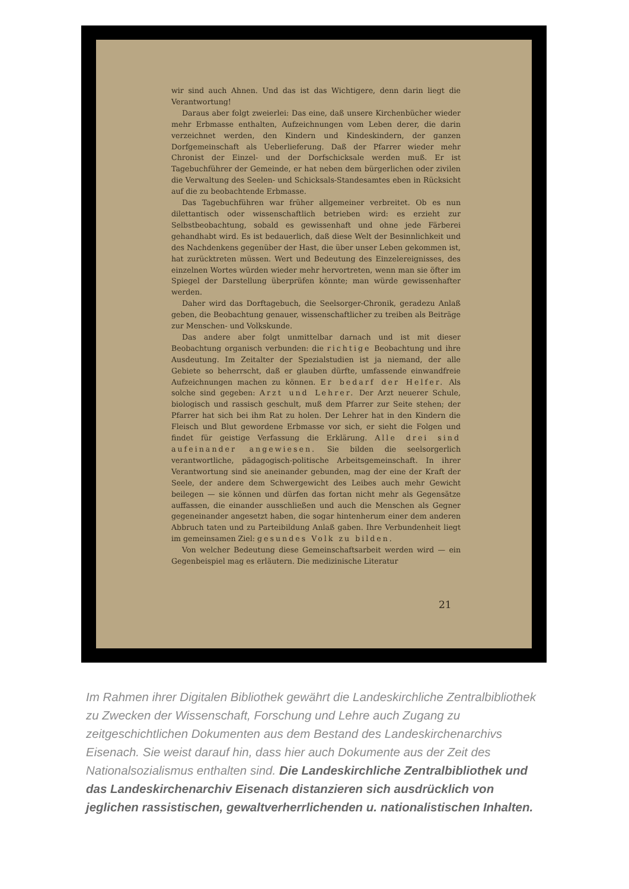wir sind auch Ahnen. Und das ist das Wichtigere, denn darin liegt die Verantwortung!
Daraus aber folgt zweierlei: Das eine, daß unsere Kirchenbücher wieder mehr Erbmasse enthalten, Aufzeichnungen vom Leben derer, die darin verzeichnet werden, den Kindern und Kindeskindern, der ganzen Dorfgemeinschaft als Ueberlieferung. Daß der Pfarrer wieder mehr Chronist der Einzel- und der Dorfschicksale werden muß. Er ist Tagebuchführer der Gemeinde, er hat neben dem bürgerlichen oder zivilen die Verwaltung des Seelen- und Schicksals-Standesamtes eben in Rücksicht auf die zu beobachtende Erbmasse.
Das Tagebuchführen war früher allgemeiner verbreitet. Ob es nun dilettantisch oder wissenschaftlich betrieben wird: es erzieht zur Selbstbeobachtung, sobald es gewissenhaft und ohne jede Färberei gehandhabt wird. Es ist bedauerlich, daß diese Welt der Besinnlichkeit und des Nachdenkens gegenüber der Hast, die über unser Leben gekommen ist, hat zurücktreten müssen. Wert und Bedeutung des Einzelereignisses, des einzelnen Wortes würden wieder mehr hervortreten, wenn man sie öfter im Spiegel der Darstellung überprüfen könnte; man würde gewissenhafter werden.
Daher wird das Dorftagebuch, die Seelsorger-Chronik, geradezu Anlaß geben, die Beobachtung genauer, wissenschaftlicher zu treiben als Beiträge zur Menschen- und Volkskunde.
Das andere aber folgt unmittelbar darnach und ist mit dieser Beobachtung organisch verbunden: die richtige Beobachtung und ihre Ausdeutung. Im Zeitalter der Spezialstudien ist ja niemand, der alle Gebiete so beherrscht, daß er glauben dürfte, umfassende einwandfreie Aufzeichnungen machen zu können. Er bedarf der Helfer. Als solche sind gegeben: Arzt und Lehrer. Der Arzt neuerer Schule, biologisch und rassisch geschult, muß dem Pfarrer zur Seite stehen; der Pfarrer hat sich bei ihm Rat zu holen. Der Lehrer hat in den Kindern die Fleisch und Blut gewordene Erbmasse vor sich, er sieht die Folgen und findet für geistige Verfassung die Erklärung. Alle drei sind aufeinander angewiesen. Sie bilden die seelsorgerlich verantwortliche, pädagogisch-politische Arbeitsgemeinschaft. In ihrer Verantwortung sind sie aneinander gebunden, mag der eine der Kraft der Seele, der andere dem Schwergewicht des Leibes auch mehr Gewicht beilegen — sie können und dürfen das fortan nicht mehr als Gegensätze auffassen, die einander ausschließen und auch die Menschen als Gegner gegeneinander angesetzt haben, die sogar hintenherum einer dem anderen Abbruch taten und zu Parteibildung Anlaß gaben. Ihre Verbundenheit liegt im gemeinsamen Ziel: gesundes Volk zu bilden.
Von welcher Bedeutung diese Gemeinschaftsarbeit werden wird — ein Gegenbeispiel mag es erläutern. Die medizinische Literatur
21
Im Rahmen ihrer Digitalen Bibliothek gewährt die Landeskirchliche Zentralbibliothek zu Zwecken der Wissenschaft, Forschung und Lehre auch Zugang zu zeitgeschichtlichen Dokumenten aus dem Bestand des Landeskirchenarchivs Eisenach. Sie weist darauf hin, dass hier auch Dokumente aus der Zeit des Nationalsozialismus enthalten sind. Die Landeskirchliche Zentralbibliothek und das Landeskirchenarchiv Eisenach distanzieren sich ausdrücklich von jeglichen rassistischen, gewaltverherrlichenden u. nationalistischen Inhalten.